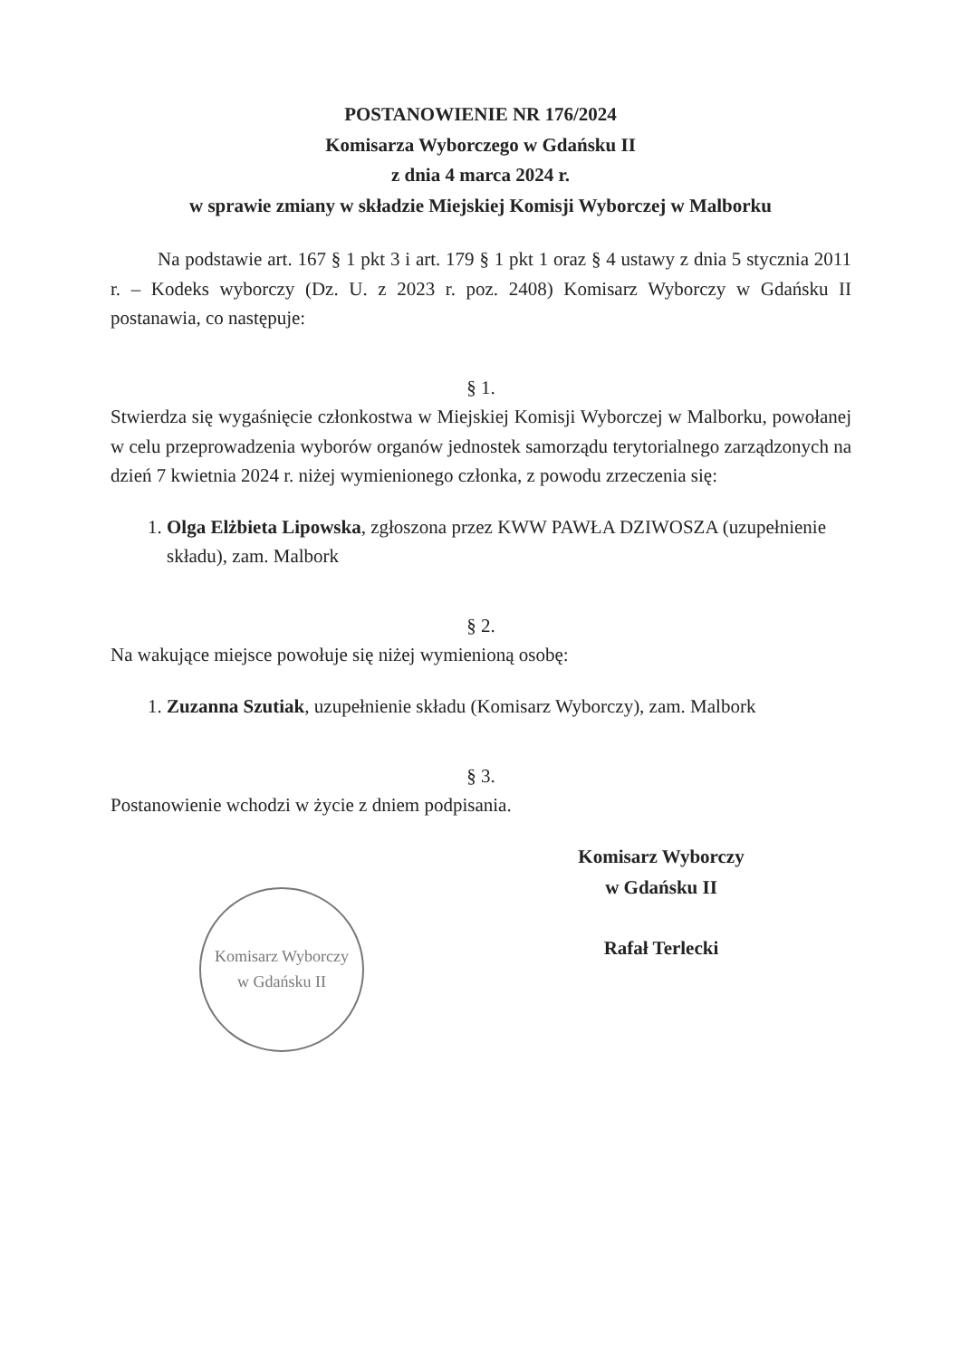POSTANOWIENIE NR 176/2024
Komisarza Wyborczego w Gdańsku II
z dnia 4 marca 2024 r.
w sprawie zmiany w składzie Miejskiej Komisji Wyborczej w Malborku
Na podstawie art. 167 § 1 pkt 3 i art. 179 § 1 pkt 1 oraz § 4 ustawy z dnia 5 stycznia 2011 r. – Kodeks wyborczy (Dz. U. z 2023 r. poz. 2408) Komisarz Wyborczy w Gdańsku II postanawia, co następuje:
§ 1.
Stwierdza się wygaśnięcie członkostwa w Miejskiej Komisji Wyborczej w Malborku, powołanej w celu przeprowadzenia wyborów organów jednostek samorządu terytorialnego zarządzonych na dzień 7 kwietnia 2024 r. niżej wymienionego członka, z powodu zrzeczenia się:
1. Olga Elżbieta Lipowska, zgłoszona przez KWW PAWŁA DZIWOSZA (uzupełnienie składu), zam. Malbork
§ 2.
Na wakujące miejsce powołuje się niżej wymienioną osobę:
1. Zuzanna Szutiak, uzupełnienie składu (Komisarz Wyborczy), zam. Malbork
§ 3.
Postanowienie wchodzi w życie z dniem podpisania.
Komisarz Wyborczy
w Gdańsku II
Komisarz Wyborczy
w Gdańsku II
Rafał Terlecki